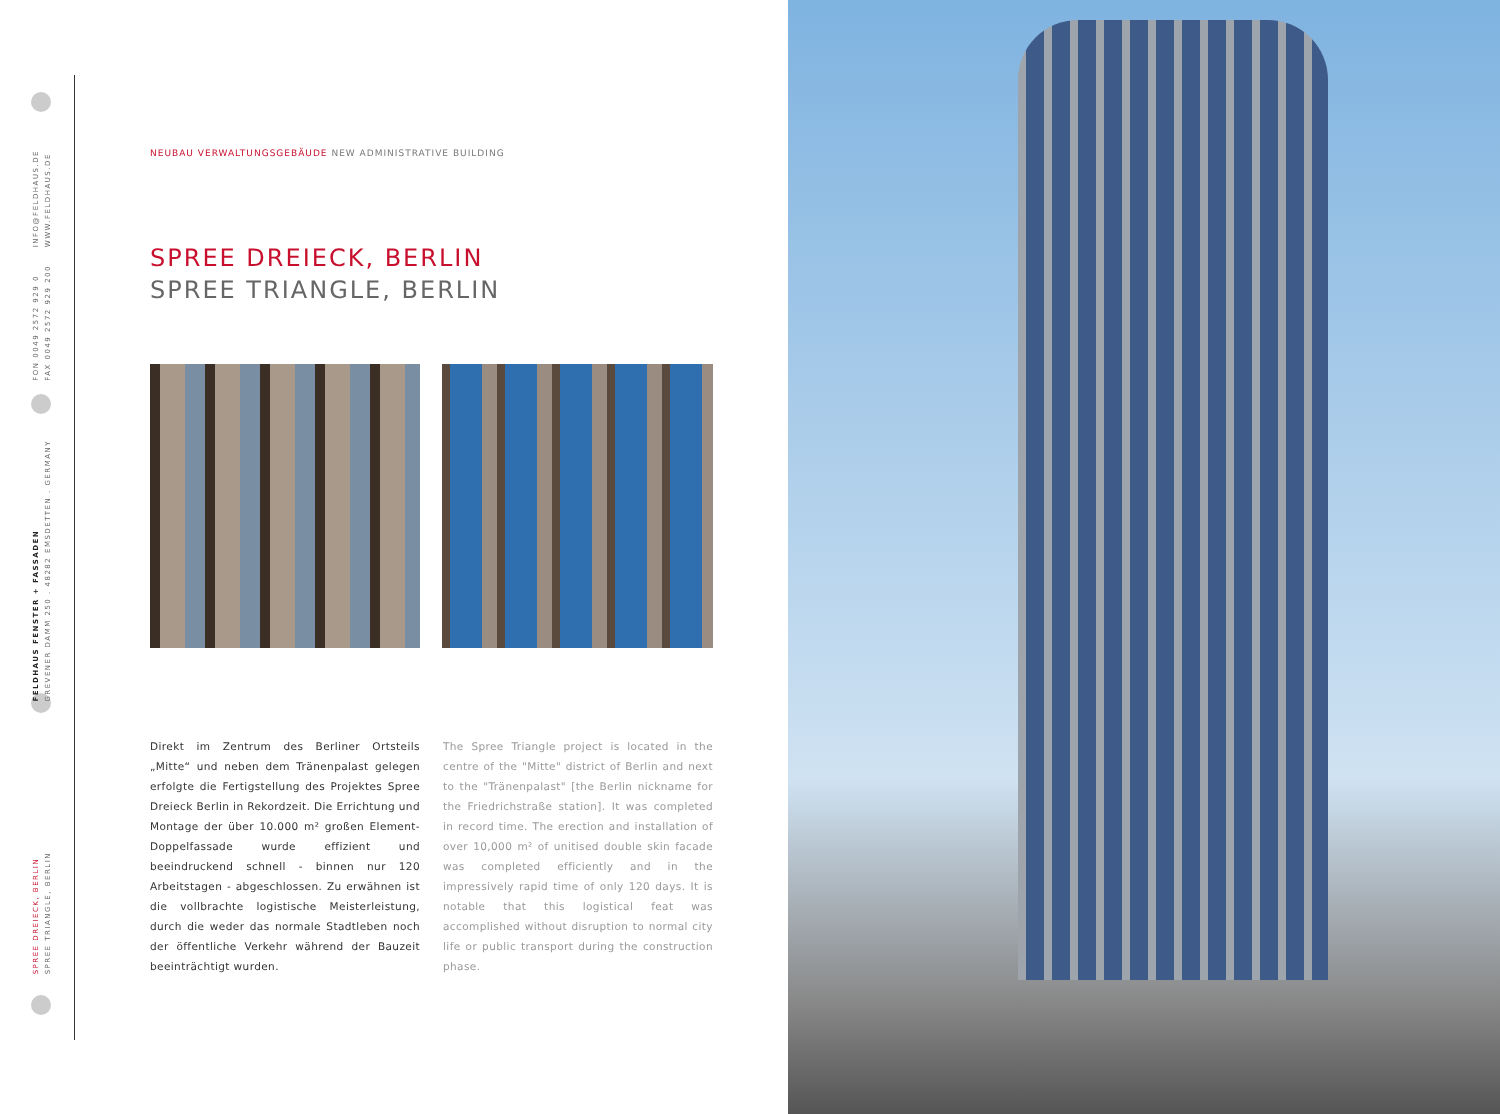INFO@FELDHAUS.DE
WWW.FELDHAUS.DE
FON 0049 2572 929 0
FAX 0049 2572 929 200
FELDHAUS FENSTER + FASSADEN
GREVENER DAMM 250 . 48282 EMSDETTEN . GERMANY
SPREE DREIECK, BERLIN
SPREE TRIANGLE, BERLIN
NEUBAU VERWALTUNGSGEBÄUDE NEW ADMINISTRATIVE BUILDING
SPREE DREIECK, BERLIN
SPREE TRIANGLE, BERLIN
Direkt im Zentrum des Berliner Ortsteils „Mitte“ und neben dem Tränenpalast gelegen erfolgte die Fertigstellung des Projektes Spree Dreieck Berlin in Rekordzeit. Die Errichtung und Montage der über 10.000 m² großen Element-Doppelfassade wurde effizient und beeindruckend schnell - binnen nur 120 Arbeitstagen - abgeschlossen. Zu erwähnen ist die vollbrachte logistische Meisterleistung, durch die weder das normale Stadtleben noch der öffentliche Verkehr während der Bauzeit beeinträchtigt wurden.
The Spree Triangle project is located in the centre of the "Mitte" district of Berlin and next to the "Tränenpalast" [the Berlin nickname for the Friedrichstraße station]. It was completed in record time. The erection and installation of over 10,000 m² of unitised double skin facade was completed efficiently and in the impressively rapid time of only 120 days. It is notable that this logistical feat was accomplished without disruption to normal city life or public transport during the construction phase.